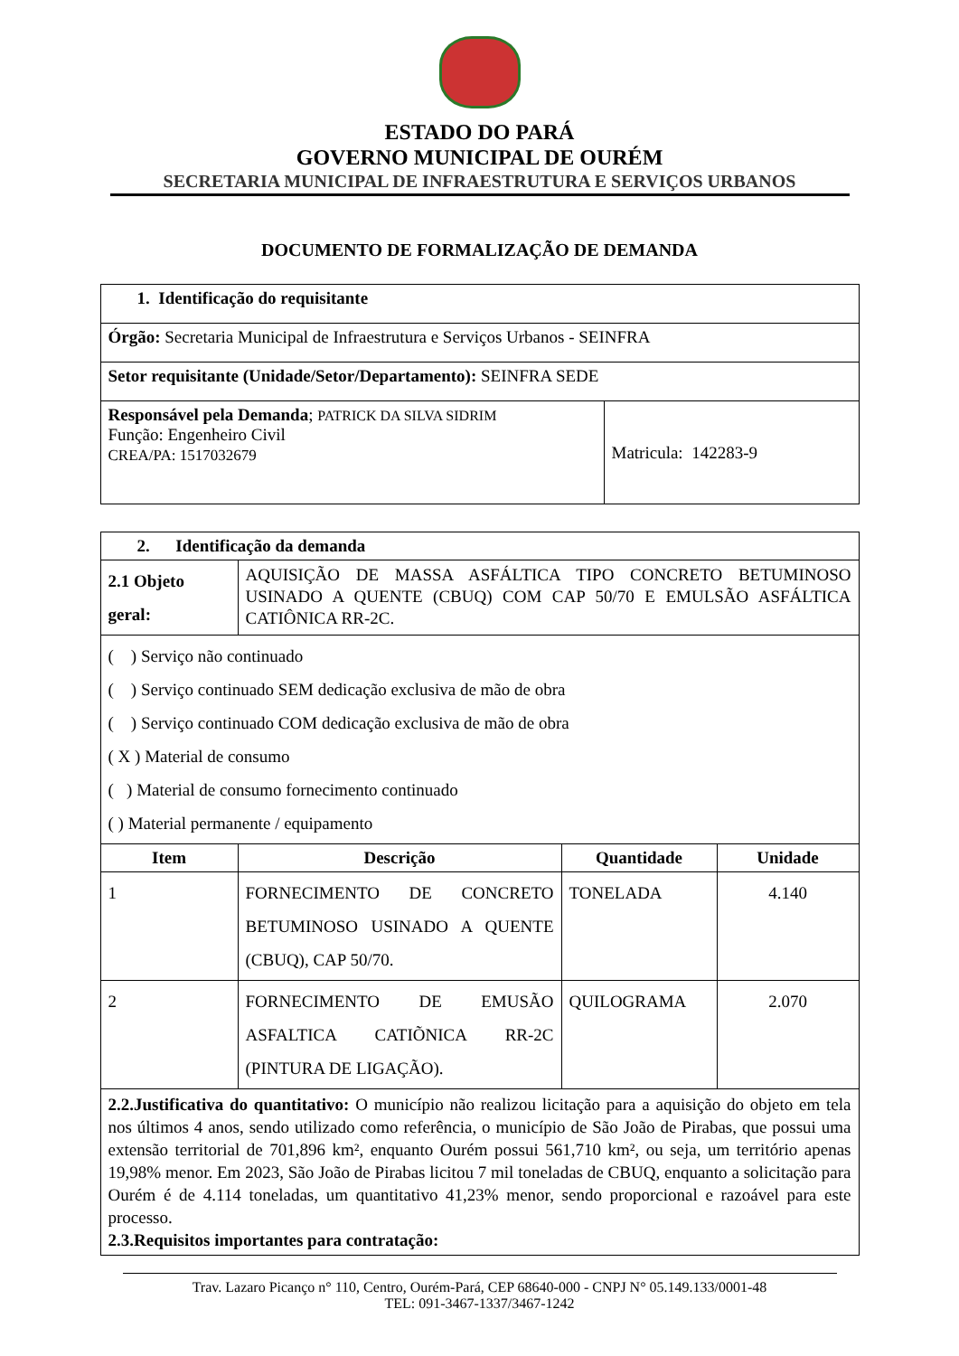ESTADO DO PARÁ
GOVERNO MUNICIPAL DE OURÉM
SECRETARIA MUNICIPAL DE INFRAESTRUTURA E SERVIÇOS URBANOS
DOCUMENTO DE FORMALIZAÇÃO DE DEMANDA
| 1. Identificação do requisitante | |
| Órgão: Secretaria Municipal de Infraestrutura e Serviços Urbanos - SEINFRA | |
| Setor requisitante (Unidade/Setor/Departamento): SEINFRA SEDE | |
| Responsável pela Demanda ; PATRICK DA SILVA SIDRIM Função: Engenheiro Civil CREA/PA: 1517032679 | Matricula: 142283-9 |
| 2. Identificação da demanda | | | |
| 2.1 Objeto geral: | AQUISIÇÃO DE MASSA ASFÁLTICA TIPO CONCRETO BETUMINOSO USINADO A QUENTE (CBUQ) COM CAP 50/70 E EMULSÃO ASFÁLTICA CATIÔNICA RR-2C. | | |
| ( ) Serviço não continuado ( ) Serviço continuado SEM dedicação exclusiva de mão de obra ( ) Serviço continuado COM dedicação exclusiva de mão de obra ( X ) Material de consumo ( ) Material de consumo fornecimento continuado ( ) Material permanente / equipamento | | | |
| Item | Descrição | Quantidade | Unidade |
| 1 | FORNECIMENTO DE CONCRETO BETUMINOSO USINADO A QUENTE (CBUQ), CAP 50/70. | TONELADA | 4.140 |
| 2 | FORNECIMENTO DE EMUSÃO ASFALTICA CATIÕNICA RR-2C (PINTURA DE LIGAÇÃO). | QUILOGRAMA | 2.070 |
| 2.2.Justificativa do quantitativo: O município não realizou licitação para a aquisição do objeto em tela nos últimos 4 anos, sendo utilizado como referência, o município de São João de Pirabas, que possui uma extensão territorial de 701,896 km², enquanto Ourém possui 561,710 km², ou seja, um território apenas 19,98% menor. Em 2023, São João de Pirabas licitou 7 mil toneladas de CBUQ, enquanto a solicitação para Ourém é de 4.114 toneladas, um quantitativo 41,23% menor, sendo proporcional e razoável para este processo. 2.3.Requisitos importantes para contratação: | | | |
Trav. Lazaro Picanço n° 110, Centro, Ourém-Pará, CEP 68640-000 - CNPJ N° 05.149.133/0001-48
TEL: 091-3467-1337/3467-1242